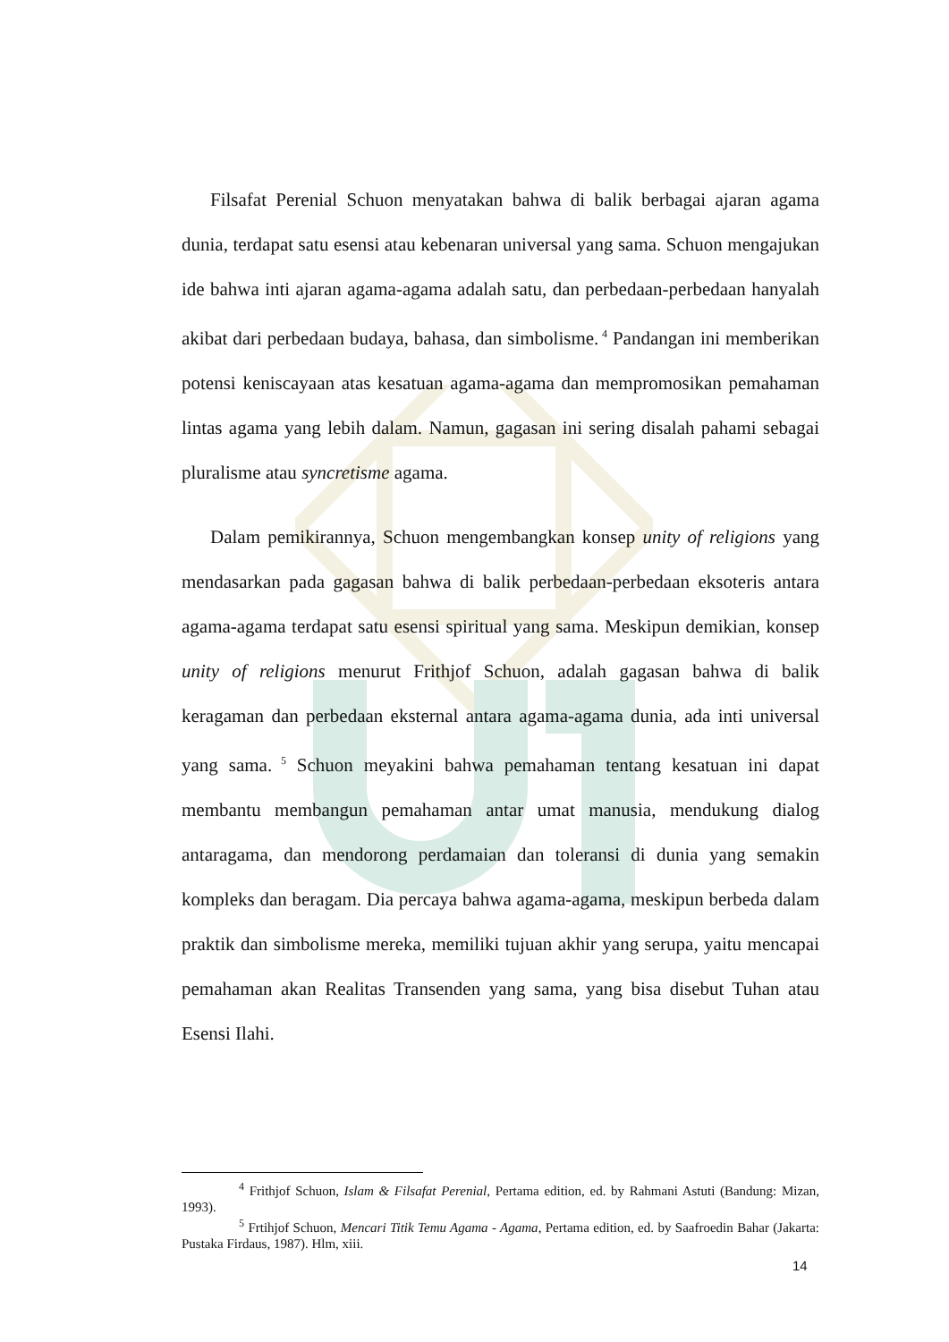Filsafat Perenial Schuon menyatakan bahwa di balik berbagai ajaran agama dunia, terdapat satu esensi atau kebenaran universal yang sama. Schuon mengajukan ide bahwa inti ajaran agama-agama adalah satu, dan perbedaan-perbedaan hanyalah akibat dari perbedaan budaya, bahasa, dan simbolisme.<sup>4</sup> Pandangan ini memberikan potensi keniscayaan atas kesatuan agama-agama dan mempromosikan pemahaman lintas agama yang lebih dalam. Namun, gagasan ini sering disalah pahami sebagai pluralisme atau syncretisme agama.
Dalam pemikirannya, Schuon mengembangkan konsep unity of religions yang mendasarkan pada gagasan bahwa di balik perbedaan-perbedaan eksoteris antara agama-agama terdapat satu esensi spiritual yang sama. Meskipun demikian, konsep unity of religions menurut Frithjof Schuon, adalah gagasan bahwa di balik keragaman dan perbedaan eksternal antara agama-agama dunia, ada inti universal yang sama.<sup>5</sup> Schuon meyakini bahwa pemahaman tentang kesatuan ini dapat membantu membangun pemahaman antar umat manusia, mendukung dialog antaragama, dan mendorong perdamaian dan toleransi di dunia yang semakin kompleks dan beragam. Dia percaya bahwa agama-agama, meskipun berbeda dalam praktik dan simbolisme mereka, memiliki tujuan akhir yang serupa, yaitu mencapai pemahaman akan Realitas Transenden yang sama, yang bisa disebut Tuhan atau Esensi Ilahi.
<sup>4</sup> Frithjof Schuon, Islam & Filsafat Perenial, Pertama edition, ed. by Rahmani Astuti (Bandung: Mizan, 1993).
<sup>5</sup> Frtihjof Schuon, Mencari Titik Temu Agama - Agama, Pertama edition, ed. by Saafroedin Bahar (Jakarta: Pustaka Firdaus, 1987). Hlm, xiii.
14